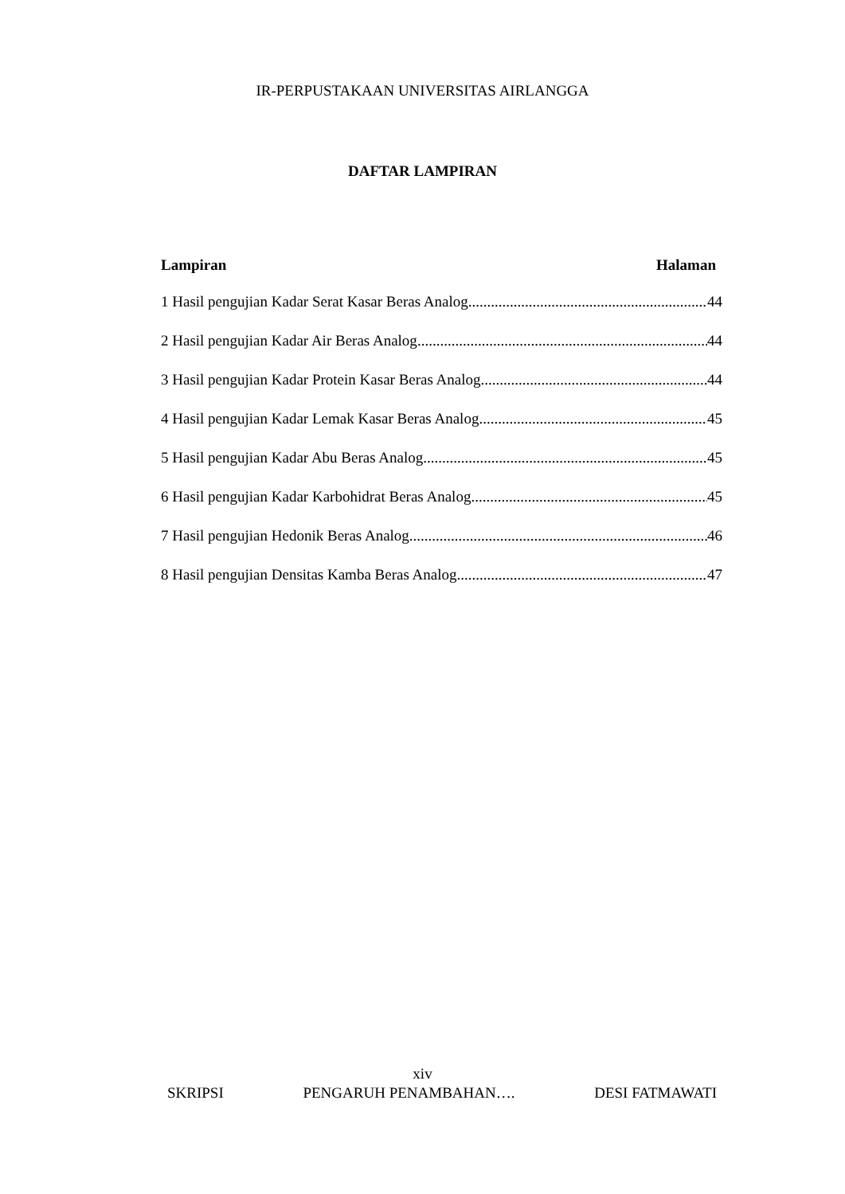IR-PERPUSTAKAAN UNIVERSITAS AIRLANGGA
DAFTAR LAMPIRAN
Lampiran Halaman
1 Hasil pengujian Kadar Serat Kasar Beras Analog 44
2 Hasil pengujian Kadar Air Beras Analog 44
3 Hasil pengujian Kadar Protein Kasar Beras Analog 44
4 Hasil pengujian Kadar Lemak Kasar Beras Analog 45
5 Hasil pengujian Kadar Abu Beras Analog 45
6 Hasil pengujian Kadar Karbohidrat Beras Analog 45
7 Hasil pengujian Hedonik Beras Analog 46
8 Hasil pengujian Densitas Kamba Beras Analog 47
xiv
SKRIPSI PENGARUH PENAMBAHAN…. DESI FATMAWATI